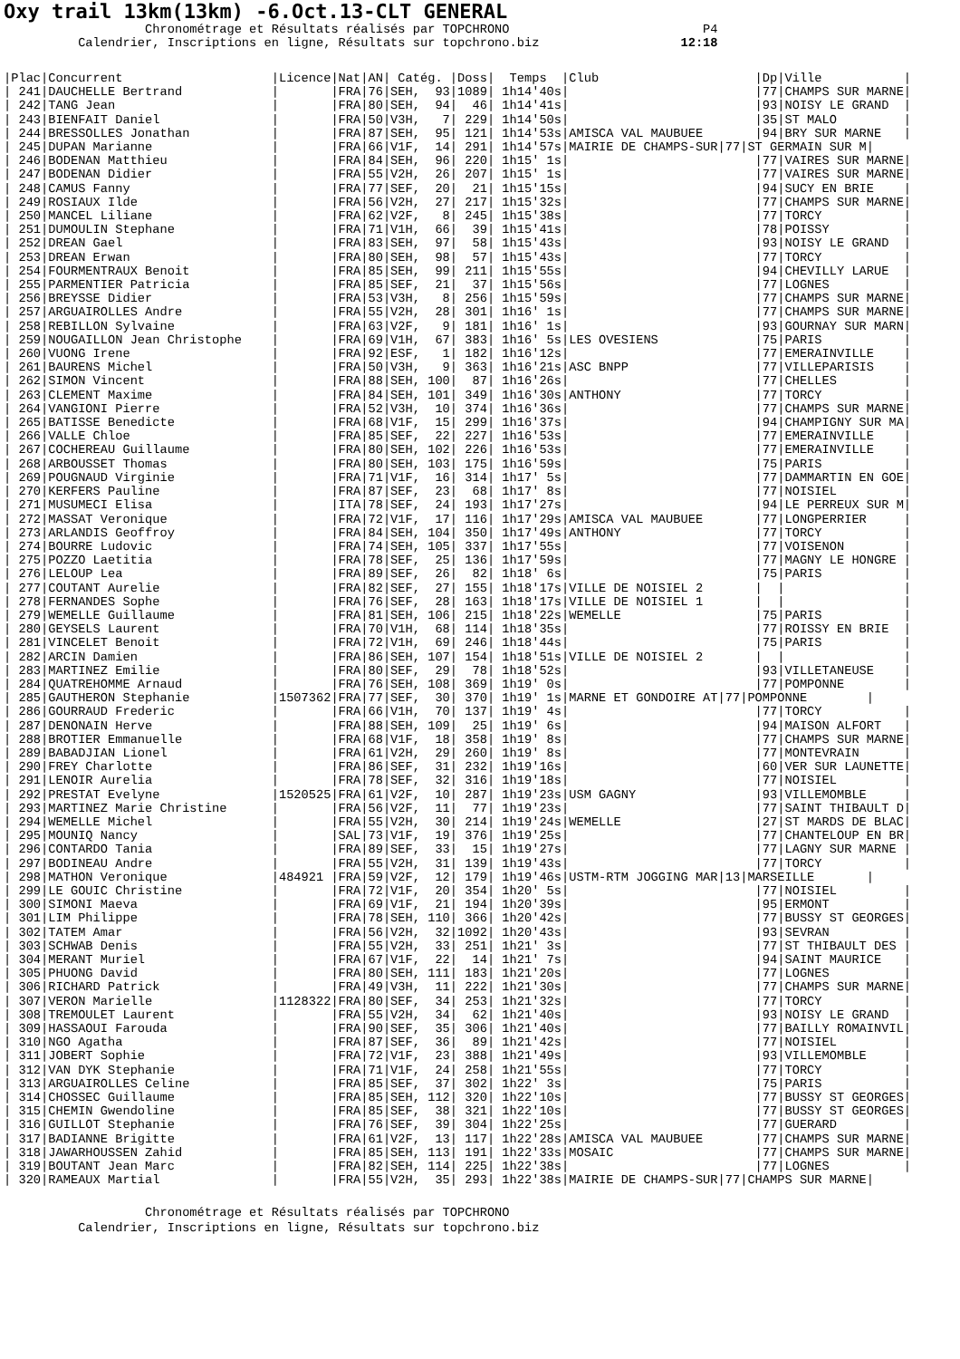Oxy trail 13km(13km) -6.Oct.13-CLT GENERAL
Chronométrage et Résultats réalisés par TOPCHRONO P4 Calendrier, Inscriptions en ligne, Résultats sur topchrono.biz 12:18
|Plac|Concurrent                    |Licence|Nat|AN| Catég. |Doss|  Temps  |Club                     |Dp|Ville           |
| 241|DAUCHELLE Bertrand            |       |FRA|76|SEH,  93|1089| 1h14'40s|                         |77|CHAMPS SUR MARNE|
| 242|TANG Jean                     |       |FRA|80|SEH,  94|  46| 1h14'41s|                         |93|NOISY LE GRAND  |
| 243|BIENFAIT Daniel               |       |FRA|50|V3H,   7| 229| 1h14'50s|                         |35|ST MALO         |
| 244|BRESSOLLES Jonathan           |       |FRA|87|SEH,  95| 121| 1h14'53s|AMISCA VAL MAUBUEE       |94|BRY SUR MARNE   |
| 245|DUPAN Marianne                |       |FRA|66|V1F,  14| 291| 1h14'57s|MAIRIE DE CHAMPS-SUR|77|ST GERMAIN SUR M|
| 246|BODENAN Matthieu              |       |FRA|84|SEH,  96| 220| 1h15' 1s|                         |77|VAIRES SUR MARNE|
| 247|BODENAN Didier                |       |FRA|55|V2H,  26| 207| 1h15' 1s|                         |77|VAIRES SUR MARNE|
| 248|CAMUS Fanny                   |       |FRA|77|SEF,  20|  21| 1h15'15s|                         |94|SUCY EN BRIE    |
| 249|ROSIAUX Ilde                  |       |FRA|56|V2H,  27| 217| 1h15'32s|                         |77|CHAMPS SUR MARNE|
| 250|MANCEL Liliane                |       |FRA|62|V2F,   8| 245| 1h15'38s|                         |77|TORCY           |
| 251|DUMOULIN Stephane             |       |FRA|71|V1H,  66|  39| 1h15'41s|                         |78|POISSY          |
| 252|DREAN Gael                    |       |FRA|83|SEH,  97|  58| 1h15'43s|                         |93|NOISY LE GRAND  |
| 253|DREAN Erwan                   |       |FRA|80|SEH,  98|  57| 1h15'43s|                         |77|TORCY           |
| 254|FOURMENTRAUX Benoit           |       |FRA|85|SEH,  99| 211| 1h15'55s|                         |94|CHEVILLY LARUE  |
| 255|PARMENTIER Patricia           |       |FRA|85|SEF,  21|  37| 1h15'56s|                         |77|LOGNES          |
| 256|BREYSSE Didier                |       |FRA|53|V3H,   8| 256| 1h15'59s|                         |77|CHAMPS SUR MARNE|
| 257|ARGUAIROLLES Andre            |       |FRA|55|V2H,  28| 301| 1h16' 1s|                         |77|CHAMPS SUR MARNE|
| 258|REBILLON Sylvaine             |       |FRA|63|V2F,   9| 181| 1h16' 1s|                         |93|GOURNAY SUR MARN|
| 259|NOUGAILLON Jean Christophe    |       |FRA|69|V1H,  67| 383| 1h16' 5s|LES OVESIENS             |75|PARIS           |
| 260|VUONG Irene                   |       |FRA|92|ESF,   1| 182| 1h16'12s|                         |77|EMERAINVILLE    |
| 261|BAURENS Michel                |       |FRA|50|V3H,   9| 363| 1h16'21s|ASC BNPP                 |77|VILLEPARISIS    |
| 262|SIMON Vincent                 |       |FRA|88|SEH, 100|  87| 1h16'26s|                         |77|CHELLES         |
| 263|CLEMENT Maxime                |       |FRA|84|SEH, 101| 349| 1h16'30s|ANTHONY                  |77|TORCY           |
| 264|VANGIONI Pierre               |       |FRA|52|V3H,  10| 374| 1h16'36s|                         |77|CHAMPS SUR MARNE|
| 265|BATISSE Benedicte             |       |FRA|68|V1F,  15| 299| 1h16'37s|                         |94|CHAMPIGNY SUR MA|
| 266|VALLE Chloe                   |       |FRA|85|SEF,  22| 227| 1h16'53s|                         |77|EMERAINVILLE    |
| 267|COCHEREAU Guillaume           |       |FRA|80|SEH, 102| 226| 1h16'53s|                         |77|EMERAINVILLE    |
| 268|ARBOUSSET Thomas              |       |FRA|80|SEH, 103| 175| 1h16'59s|                         |75|PARIS           |
| 269|POUGNAUD Virginie             |       |FRA|71|V1F,  16| 314| 1h17' 5s|                         |77|DAMMARTIN EN GOE|
| 270|KERFERS Pauline               |       |FRA|87|SEF,  23|  68| 1h17' 8s|                         |77|NOISIEL         |
| 271|MUSUMECI Elisa                |       |ITA|78|SEF,  24| 193| 1h17'27s|                         |94|LE PERREUX SUR M|
| 272|MASSAT Veronique              |       |FRA|72|V1F,  17| 116| 1h17'29s|AMISCA VAL MAUBUEE       |77|LONGPERRIER     |
| 273|ARLANDIS Geoffroy             |       |FRA|84|SEH, 104| 350| 1h17'49s|ANTHONY                  |77|TORCY           |
| 274|BOURRE Ludovic                |       |FRA|74|SEH, 105| 337| 1h17'55s|                         |77|VOISENON        |
| 275|POZZO Laetitia                |       |FRA|78|SEF,  25| 136| 1h17'59s|                         |77|MAGNY LE HONGRE |
| 276|LELOUP Lea                    |       |FRA|89|SEF,  26|  82| 1h18' 6s|                         |75|PARIS           |
| 277|COUTANT Aurelie               |       |FRA|82|SEF,  27| 155| 1h18'17s|VILLE DE NOISIEL 2       |  |                |
| 278|FERNANDES Sophe               |       |FRA|76|SEF,  28| 163| 1h18'17s|VILLE DE NOISIEL 1       |  |                |
| 279|WEMELLE Guillaume             |       |FRA|81|SEH, 106| 215| 1h18'22s|WEMELLE                  |75|PARIS           |
| 280|GEYSELS Laurent               |       |FRA|70|V1H,  68| 114| 1h18'35s|                         |77|ROISSY EN BRIE  |
| 281|VINCELET Benoit               |       |FRA|72|V1H,  69| 246| 1h18'44s|                         |75|PARIS           |
| 282|ARCIN Damien                  |       |FRA|86|SEH, 107| 154| 1h18'51s|VILLE DE NOISIEL 2       |  |                |
| 283|MARTINEZ Emilie               |       |FRA|80|SEF,  29|  78| 1h18'52s|                         |93|VILLETANEUSE    |
| 284|QUATREHOMME Arnaud            |       |FRA|76|SEH, 108| 369| 1h19' 0s|                         |77|POMPONNE        |
| 285|GAUTHERON Stephanie           |1507362|FRA|77|SEF,  30| 370| 1h19' 1s|MARNE ET GONDOIRE AT|77|POMPONNE        |
| 286|GOURRAUD Frederic             |       |FRA|66|V1H,  70| 137| 1h19' 4s|                         |77|TORCY           |
| 287|DENONAIN Herve                |       |FRA|88|SEH, 109|  25| 1h19' 6s|                         |94|MAISON ALFORT   |
| 288|BROTIER Emmanuelle            |       |FRA|68|V1F,  18| 358| 1h19' 8s|                         |77|CHAMPS SUR MARNE|
| 289|BABADJIAN Lionel              |       |FRA|61|V2H,  29| 260| 1h19' 8s|                         |77|MONTEVRAIN      |
| 290|FREY Charlotte                |       |FRA|86|SEF,  31| 232| 1h19'16s|                         |60|VER SUR LAUNETTE|
| 291|LENOIR Aurelia                |       |FRA|78|SEF,  32| 316| 1h19'18s|                         |77|NOISIEL         |
| 292|PRESTAT Evelyne               |1520525|FRA|61|V2F,  10| 287| 1h19'23s|USM GAGNY                |93|VILLEMOMBLE     |
| 293|MARTINEZ Marie Christine      |       |FRA|56|V2F,  11|  77| 1h19'23s|                         |77|SAINT THIBAULT D|
| 294|WEMELLE Michel                |       |FRA|55|V2H,  30| 214| 1h19'24s|WEMELLE                  |27|ST MARDS DE BLAC|
| 295|MOUNIQ Nancy                  |       |SAL|73|V1F,  19| 376| 1h19'25s|                         |77|CHANTELOUP EN BR|
| 296|CONTARDO Tania                |       |FRA|89|SEF,  33|  15| 1h19'27s|                         |77|LAGNY SUR MARNE |
| 297|BODINEAU Andre                |       |FRA|55|V2H,  31| 139| 1h19'43s|                         |77|TORCY           |
| 298|MATHON Veronique              |484921 |FRA|59|V2F,  12| 179| 1h19'46s|USTM-RTM JOGGING MAR|13|MARSEILLE       |
| 299|LE GOUIC Christine            |       |FRA|72|V1F,  20| 354| 1h20' 5s|                         |77|NOISIEL         |
| 300|SIMONI Maeva                  |       |FRA|69|V1F,  21| 194| 1h20'39s|                         |95|ERMONT          |
| 301|LIM Philippe                  |       |FRA|78|SEH, 110| 366| 1h20'42s|                         |77|BUSSY ST GEORGES|
| 302|TATEM Amar                    |       |FRA|56|V2H,  32|1092| 1h20'43s|                         |93|SEVRAN          |
| 303|SCHWAB Denis                  |       |FRA|55|V2H,  33| 251| 1h21' 3s|                         |77|ST THIBAULT DES |
| 304|MERANT Muriel                 |       |FRA|67|V1F,  22|  14| 1h21' 7s|                         |94|SAINT MAURICE   |
| 305|PHUONG David                  |       |FRA|80|SEH, 111| 183| 1h21'20s|                         |77|LOGNES          |
| 306|RICHARD Patrick               |       |FRA|49|V3H,  11| 222| 1h21'30s|                         |77|CHAMPS SUR MARNE|
| 307|VERON Marielle                |1128322|FRA|80|SEF,  34| 253| 1h21'32s|                         |77|TORCY           |
| 308|TREMOULET Laurent             |       |FRA|55|V2H,  34|  62| 1h21'40s|                         |93|NOISY LE GRAND  |
| 309|HASSAOUI Farouda              |       |FRA|90|SEF,  35| 306| 1h21'40s|                         |77|BAILLY ROMAINVIL|
| 310|NGO Agatha                    |       |FRA|87|SEF,  36|  89| 1h21'42s|                         |77|NOISIEL         |
| 311|JOBERT Sophie                 |       |FRA|72|V1F,  23| 388| 1h21'49s|                         |93|VILLEMOMBLE     |
| 312|VAN DYK Stephanie             |       |FRA|71|V1F,  24| 258| 1h21'55s|                         |77|TORCY           |
| 313|ARGUAIROLLES Celine           |       |FRA|85|SEF,  37| 302| 1h22' 3s|                         |75|PARIS           |
| 314|CHOSSEC Guillaume             |       |FRA|85|SEH, 112| 320| 1h22'10s|                         |77|BUSSY ST GEORGES|
| 315|CHEMIN Gwendoline             |       |FRA|85|SEF,  38| 321| 1h22'10s|                         |77|BUSSY ST GEORGES|
| 316|GUILLOT Stephanie             |       |FRA|76|SEF,  39| 304| 1h22'25s|                         |77|GUERARD         |
| 317|BADIANNE Brigitte             |       |FRA|61|V2F,  13| 117| 1h22'28s|AMISCA VAL MAUBUEE       |77|CHAMPS SUR MARNE|
| 318|JAWARHOUSSEN Zahid            |       |FRA|85|SEH, 113| 191| 1h22'33s|MOSAIC                   |77|CHAMPS SUR MARNE|
| 319|BOUTANT Jean Marc             |       |FRA|82|SEH, 114| 225| 1h22'38s|                         |77|LOGNES          |
| 320|RAMEAUX Martial               |       |FRA|55|V2H,  35| 293| 1h22'38s|MAIRIE DE CHAMPS-SUR|77|CHAMPS SUR MARNE|
Chronométrage et Résultats réalisés par TOPCHRONO Calendrier, Inscriptions en ligne, Résultats sur topchrono.biz